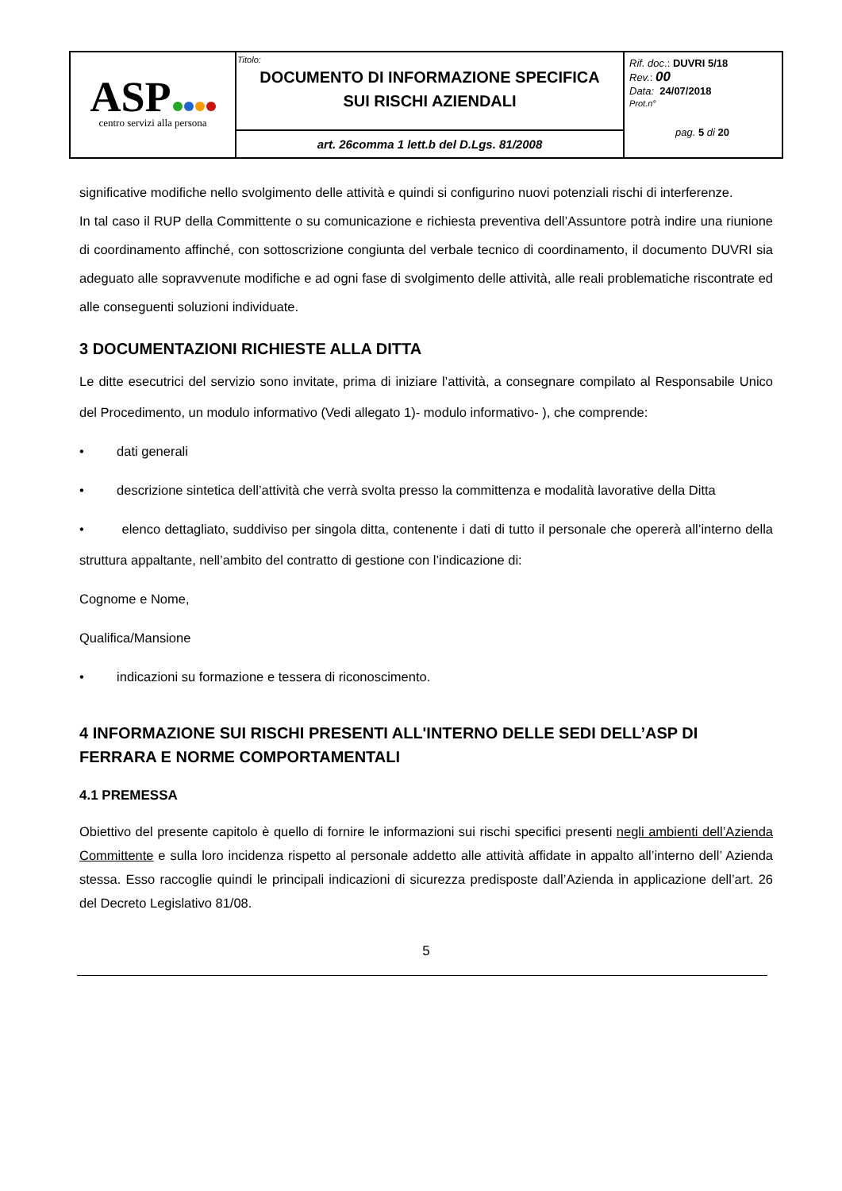| ASP centro servizi alla persona | Titolo: DOCUMENTO DI INFORMAZIONE SPECIFICA SUI RISCHI AZIENDALI | Rif. doc .: DUVRI 5/18 Rev. : 00 Data: 24/07/2018 Prot.n° pag. 5 di 20 |
| | art. 26comma 1 lett.b del D.Lgs. 81/2008 | |
significative modifiche nello svolgimento delle attività e quindi si configurino nuovi potenziali rischi di interferenze.
In tal caso il RUP della Committente o su comunicazione e richiesta preventiva dell’Assuntore potrà indire una riunione di coordinamento affinché, con sottoscrizione congiunta del verbale tecnico di coordinamento, il documento DUVRI sia adeguato alle sopravvenute modifiche e ad ogni fase di svolgimento delle attività, alle reali problematiche riscontrate ed alle conseguenti soluzioni individuate.
3 DOCUMENTAZIONI RICHIESTE ALLA DITTA
Le ditte esecutrici del servizio sono invitate, prima di iniziare l’attività, a consegnare compilato al Responsabile Unico del Procedimento, un modulo informativo (Vedi allegato 1)- modulo informativo- ), che comprende:
• dati generali
• descrizione sintetica dell’attività che verrà svolta presso la committenza e modalità lavorative della Ditta
• elenco dettagliato, suddiviso per singola ditta, contenente i dati di tutto il personale che opererà all’interno della struttura appaltante, nell’ambito del contratto di gestione con l’indicazione di:
Cognome e Nome,
Qualifica/Mansione
• indicazioni su formazione e tessera di riconoscimento.
4 INFORMAZIONE SUI RISCHI PRESENTI ALL'INTERNO DELLE SEDI DELL’ASP DI FERRARA E NORME COMPORTAMENTALI
4.1 PREMESSA
Obiettivo del presente capitolo è quello di fornire le informazioni sui rischi specifici presenti negli ambienti dell’Azienda Committente e sulla loro incidenza rispetto al personale addetto alle attività affidate in appalto all’interno dell’ Azienda stessa. Esso raccoglie quindi le principali indicazioni di sicurezza predisposte dall’Azienda in applicazione dell’art. 26 del Decreto Legislativo 81/08.
5